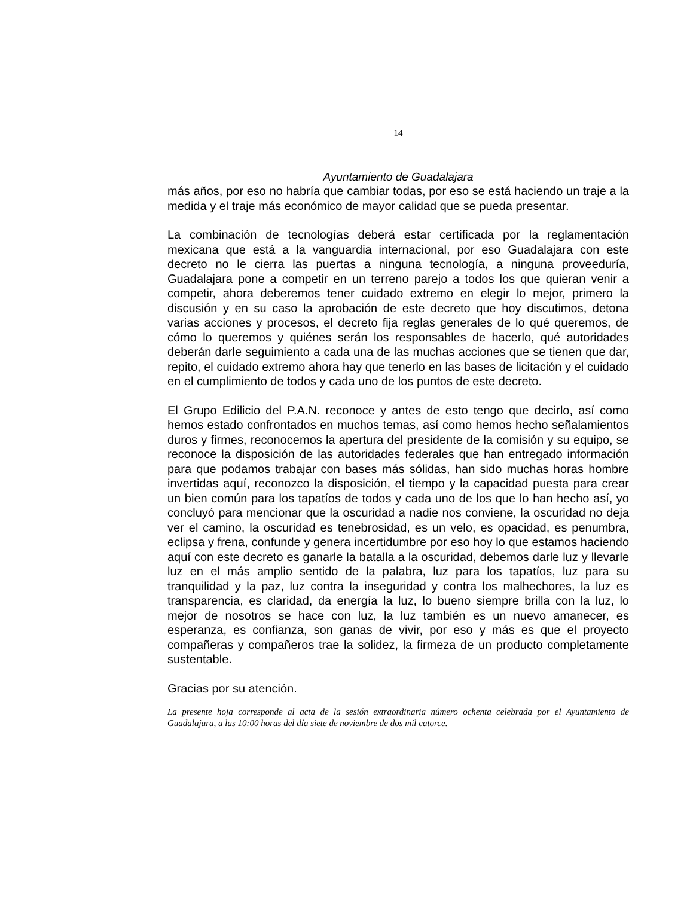14
Ayuntamiento de Guadalajara
más años, por eso no habría que cambiar todas, por eso se está haciendo un traje a la medida y el traje más económico de mayor calidad que se pueda presentar.
La combinación de tecnologías deberá estar certificada por la reglamentación mexicana que está a la vanguardia internacional, por eso Guadalajara con este decreto no le cierra las puertas a ninguna tecnología, a ninguna proveeduría, Guadalajara pone a competir en un terreno parejo a todos los que quieran venir a competir, ahora deberemos tener cuidado extremo en elegir lo mejor, primero la discusión y en su caso la aprobación de este decreto que hoy discutimos, detona varias acciones y procesos, el decreto fija reglas generales de lo qué queremos, de cómo lo queremos y quiénes serán los responsables de hacerlo, qué autoridades deberán darle seguimiento a cada una de las muchas acciones que se tienen que dar, repito, el cuidado extremo ahora hay que tenerlo en las bases de licitación y el cuidado en el cumplimiento de todos y cada uno de los puntos de este decreto.
El Grupo Edilicio del P.A.N. reconoce y antes de esto tengo que decirlo, así como hemos estado confrontados en muchos temas, así como hemos hecho señalamientos duros y firmes, reconocemos la apertura del presidente de la comisión y su equipo, se reconoce la disposición de las autoridades federales que han entregado información para que podamos trabajar con bases más sólidas, han sido muchas horas hombre invertidas aquí, reconozco la disposición, el tiempo y la capacidad puesta para crear un bien común para los tapatíos de todos y cada uno de los que lo han hecho así, yo concluyó para mencionar que la oscuridad a nadie nos conviene, la oscuridad no deja ver el camino, la oscuridad es tenebrosidad, es un velo, es opacidad, es penumbra, eclipsa y frena, confunde y genera incertidumbre por eso hoy lo que estamos haciendo aquí con este decreto es ganarle la batalla a la oscuridad, debemos darle luz y llevarle luz en el más amplio sentido de la palabra, luz para los tapatíos, luz para su tranquilidad y la paz, luz contra la inseguridad y contra los malhechores, la luz es transparencia, es claridad, da energía la luz, lo bueno siempre brilla con la luz, lo mejor de nosotros se hace con luz, la luz también es un nuevo amanecer, es esperanza, es confianza, son ganas de vivir, por eso y más es que el proyecto compañeras y compañeros trae la solidez, la firmeza de un producto completamente sustentable.
Gracias por su atención.
La presente hoja corresponde al acta de la sesión extraordinaria número ochenta celebrada por el Ayuntamiento de Guadalajara, a las 10:00 horas del día siete de noviembre de dos mil catorce.